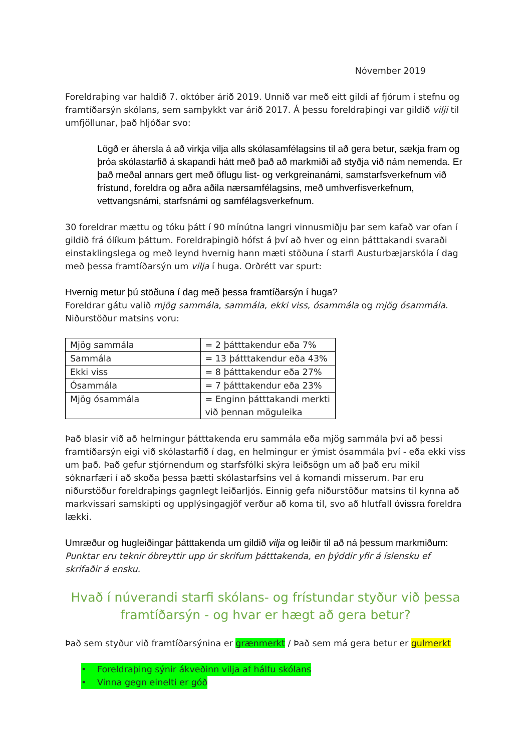Nóvember 2019
Foreldraþing var haldið 7. október árið 2019. Unnið var með eitt gildi af fjórum í stefnu og framtíðarsýn skólans, sem samþykkt var árið 2017. Á þessu foreldraþingi var gildið vilji til umfjöllunar, það hljóðar svo:
Lögð er áhersla á að virkja vilja alls skólasamfélagsins til að gera betur, sækja fram og þróa skólastarfið á skapandi hátt með það að markmiði að styðja við nám nemenda. Er það meðal annars gert með öflugu list- og verkgreinanámi, samstarfsverkefnum við frístund, foreldra og aðra aðila nærsamfélagsins, með umhverfisverkefnum, vettvangsnámi, starfsnámi og samfélagsverkefnum.
30 foreldrar mættu og tóku þátt í 90 mínútna langri vinnusmiðju þar sem kafað var ofan í gildið frá ólíkum þáttum. Foreldraþingið hófst á því að hver og einn þátttakandi svaraði einstaklingslega og með leynd hvernig hann mæti stöðuna í starfi Austurbæjarskóla í dag með þessa framtíðarsýn um vilja í huga. Orðrétt var spurt:
Hvernig metur þú stöðuna í dag með þessa framtíðarsýn í huga?
Foreldrar gátu valið mjög sammála, sammála, ekki viss, ósammála og mjög ósammála. Niðurstöður matsins voru:
| Mjög sammála | = 2 þátttakendur eða 7% |
| Sammála | = 13 þátttakendur eða 43% |
| Ekki viss | = 8 þátttakendur eða 27% |
| Ósammála | = 7 þátttakendur eða 23% |
| Mjög ósammála | = Enginn þátttakandi merkti við þennan möguleika |
Það blasir við að helmingur þátttakenda eru sammála eða mjög sammála því að þessi framtíðarsýn eigi við skólastarfið í dag, en helmingur er ýmist ósammála því - eða ekki viss um það. Það gefur stjórnendum og starfsfólki skýra leiðsögn um að það eru mikil sóknarfæri í að skoða þessa þætti skólastarfsins vel á komandi misserum. Þar eru niðurstöður foreldraþings gagnlegt leiðarljós. Einnig gefa niðurstöður matsins til kynna að markvissari samskipti og upplýsingagjöf verður að koma til, svo að hlutfall óvissra foreldra lækki.
Umræður og hugleiðingar þátttakenda um gildið vilja og leiðir til að ná þessum markmiðum:
Punktar eru teknir óbreyttir upp úr skrifum þátttakenda, en þýddir yfir á íslensku ef skrifaðir á ensku.
Hvað í núverandi starfi skólans- og frístundar styður við þessa framtíðarsýn - og hvar er hægt að gera betur?
Það sem styður við framtíðarsýnina er grænmerkt / Það sem má gera betur er gulmerkt
• Foreldraþing sýnir ákveðinn vilja af hálfu skólans
• Vinna gegn einelti er góð